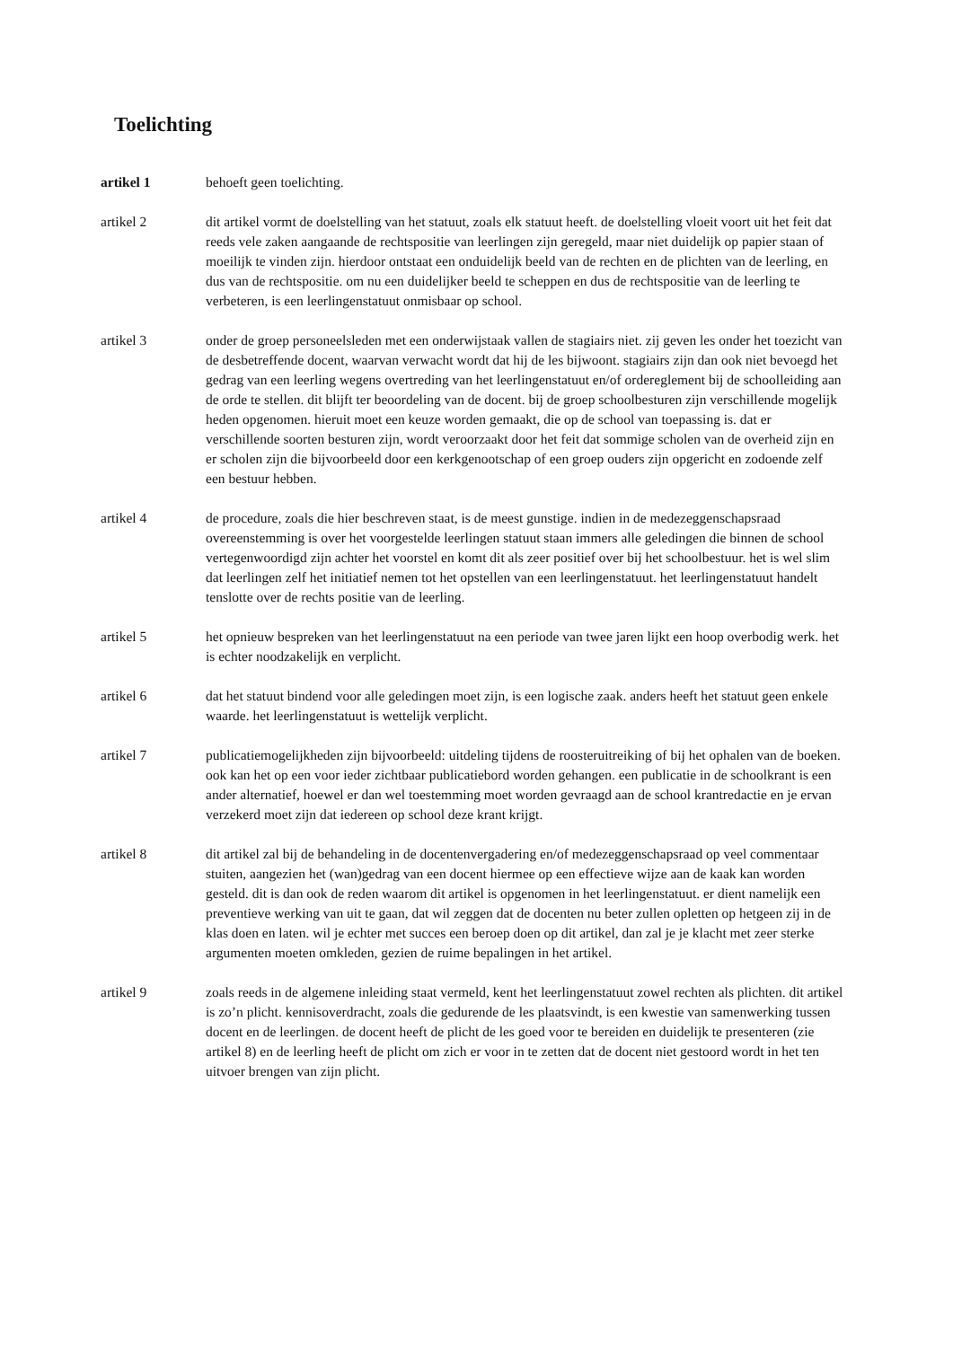Toelichting
artikel 1 behoeft geen toelichting.
artikel 2 dit artikel vormt de doelstelling van het statuut, zoals elk statuut heeft. de doelstelling vloeit voort uit het feit dat reeds vele zaken aangaande de rechtspositie van leerlingen zijn geregeld, maar niet duidelijk op papier staan of moeilijk te vinden zijn. hierdoor ontstaat een onduidelijk beeld van de rechten en de plichten van de leerling, en dus van de rechtspositie. om nu een duidelijker beeld te scheppen en dus de rechtspositie van de leerling te verbeteren, is een leerlingenstatuut onmisbaar op school.
artikel 3 onder de groep personeelsleden met een onderwijstaak vallen de stagiairs niet. zij geven les onder het toezicht van de desbetreffende docent, waarvan verwacht wordt dat hij de les bijwoont. stagiairs zijn dan ook niet bevoegd het gedrag van een leerling wegens overtreding van het leerlingenstatuut en/of ordereglement bij de schoolleiding aan de orde te stellen. dit blijft ter beoordeling van de docent. bij de groep schoolbesturen zijn verschillende mogelijk heden opgenomen. hieruit moet een keuze worden gemaakt, die op de school van toepassing is. dat er verschillende soorten besturen zijn, wordt veroorzaakt door het feit dat sommige scholen van de overheid zijn en er scholen zijn die bijvoorbeeld door een kerkgenootschap of een groep ouders zijn opgericht en zodoende zelf een bestuur hebben.
artikel 4 de procedure, zoals die hier beschreven staat, is de meest gunstige. indien in de medezeggenschapsraad overeenstemming is over het voorgestelde leerlingen statuut staan immers alle geledingen die binnen de school vertegenwoordigd zijn achter het voorstel en komt dit als zeer positief over bij het schoolbestuur. het is wel slim dat leerlingen zelf het initiatief nemen tot het opstellen van een leerlingenstatuut. het leerlingenstatuut handelt tenslotte over de rechts positie van de leerling.
artikel 5 het opnieuw bespreken van het leerlingenstatuut na een periode van twee jaren lijkt een hoop overbodig werk. het is echter noodzakelijk en verplicht.
artikel 6 dat het statuut bindend voor alle geledingen moet zijn, is een logische zaak. anders heeft het statuut geen enkele waarde. het leerlingenstatuut is wettelijk verplicht.
artikel 7 publicatiemogelijkheden zijn bijvoorbeeld: uitdeling tijdens de roosteruitreiking of bij het ophalen van de boeken. ook kan het op een voor ieder zichtbaar publicatiebord worden gehangen. een publicatie in de schoolkrant is een ander alternatief, hoewel er dan wel toestemming moet worden gevraagd aan de school krantredactie en je ervan verzekerd moet zijn dat iedereen op school deze krant krijgt.
artikel 8 dit artikel zal bij de behandeling in de docentenvergadering en/of medezeggenschapsraad op veel commentaar stuiten, aangezien het (wan)gedrag van een docent hiermee op een effectieve wijze aan de kaak kan worden gesteld. dit is dan ook de reden waarom dit artikel is opgenomen in het leerlingenstatuut. er dient namelijk een preventieve werking van uit te gaan, dat wil zeggen dat de docenten nu beter zullen opletten op hetgeen zij in de klas doen en laten. wil je echter met succes een beroep doen op dit artikel, dan zal je je klacht met zeer sterke argumenten moeten omkleden, gezien de ruime bepalingen in het artikel.
artikel 9 zoals reeds in de algemene inleiding staat vermeld, kent het leerlingenstatuut zowel rechten als plichten. dit artikel is zo’n plicht. kennisoverdracht, zoals die gedurende de les plaatsvindt, is een kwestie van samenwerking tussen docent en de leerlingen. de docent heeft de plicht de les goed voor te bereiden en duidelijk te presenteren (zie artikel 8) en de leerling heeft de plicht om zich er voor in te zetten dat de docent niet gestoord wordt in het ten uitvoer brengen van zijn plicht.